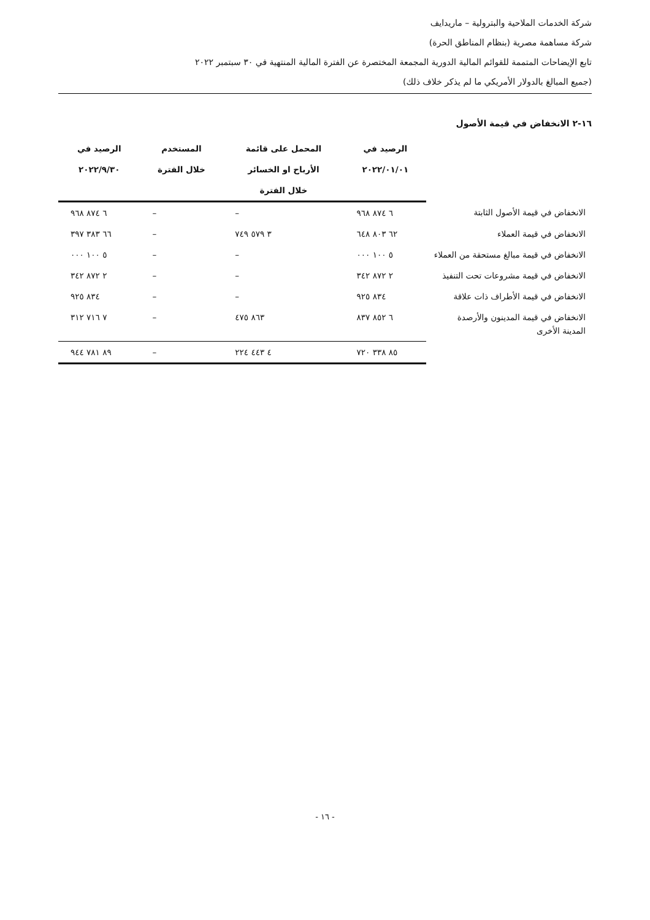شركة الخدمات الملاحية والبترولية – ماريدايف
شركة مساهمة مصرية (بنظام المناطق الحرة)
تابع الإيضاحات المتممة للقوائم المالية الدورية المجمعة المختصرة عن الفترة المالية المنتهية في ٣٠ سبتمبر ٢٠٢٢
(جميع المبالغ بالدولار الأمريكي ما لم يذكر خلاف ذلك)
١٦-٢ الانخفاض في قيمة الأصول
| | الرصيد في ٢٠٢٢/٠١/٠١ | المحمل على قائمة الأرباح او الخسائر خلال الفترة | المستخدم خلال الفترة | الرصيد في ٢٠٢٢/٩/٣٠ |
| --- | --- | --- | --- | --- |
| الانخفاض في قيمة الأصول الثابتة | ٦ ٨٧٤ ٩٦٨ | – | – | ٦ ٨٧٤ ٩٦٨ |
| الانخفاض في قيمة العملاء | ٦٢ ٨٠٣ ٦٤٨ | ٣ ٥٧٩ ٧٤٩ | – | ٦٦ ٣٨٣ ٣٩٧ |
| الانخفاض في قيمة مبالغ مستحقة من العملاء | ٥ ١٠٠ ٠٠٠ | – | – | ٥ ١٠٠ ٠٠٠ |
| الانخفاض في قيمة مشروعات تحت التنفيذ | ٢ ٨٧٢ ٣٤٢ | – | – | ٢ ٨٧٢ ٣٤٢ |
| الانخفاض في قيمة الأطراف ذات علاقة | ٨٣٤ ٩٢٥ | – | – | ٨٣٤ ٩٢٥ |
| الانخفاض في قيمة المدينون والأرصدة المدينة الأخرى | ٦ ٨٥٢ ٨٣٧ | ٨٦٣ ٤٧٥ | – | ٧ ٧١٦ ٣١٢ |
| | ٨٥ ٣٣٨ ٧٢٠ | ٤ ٤٤٣ ٢٢٤ | – | ٨٩ ٧٨١ ٩٤٤ |
- ١٦ -